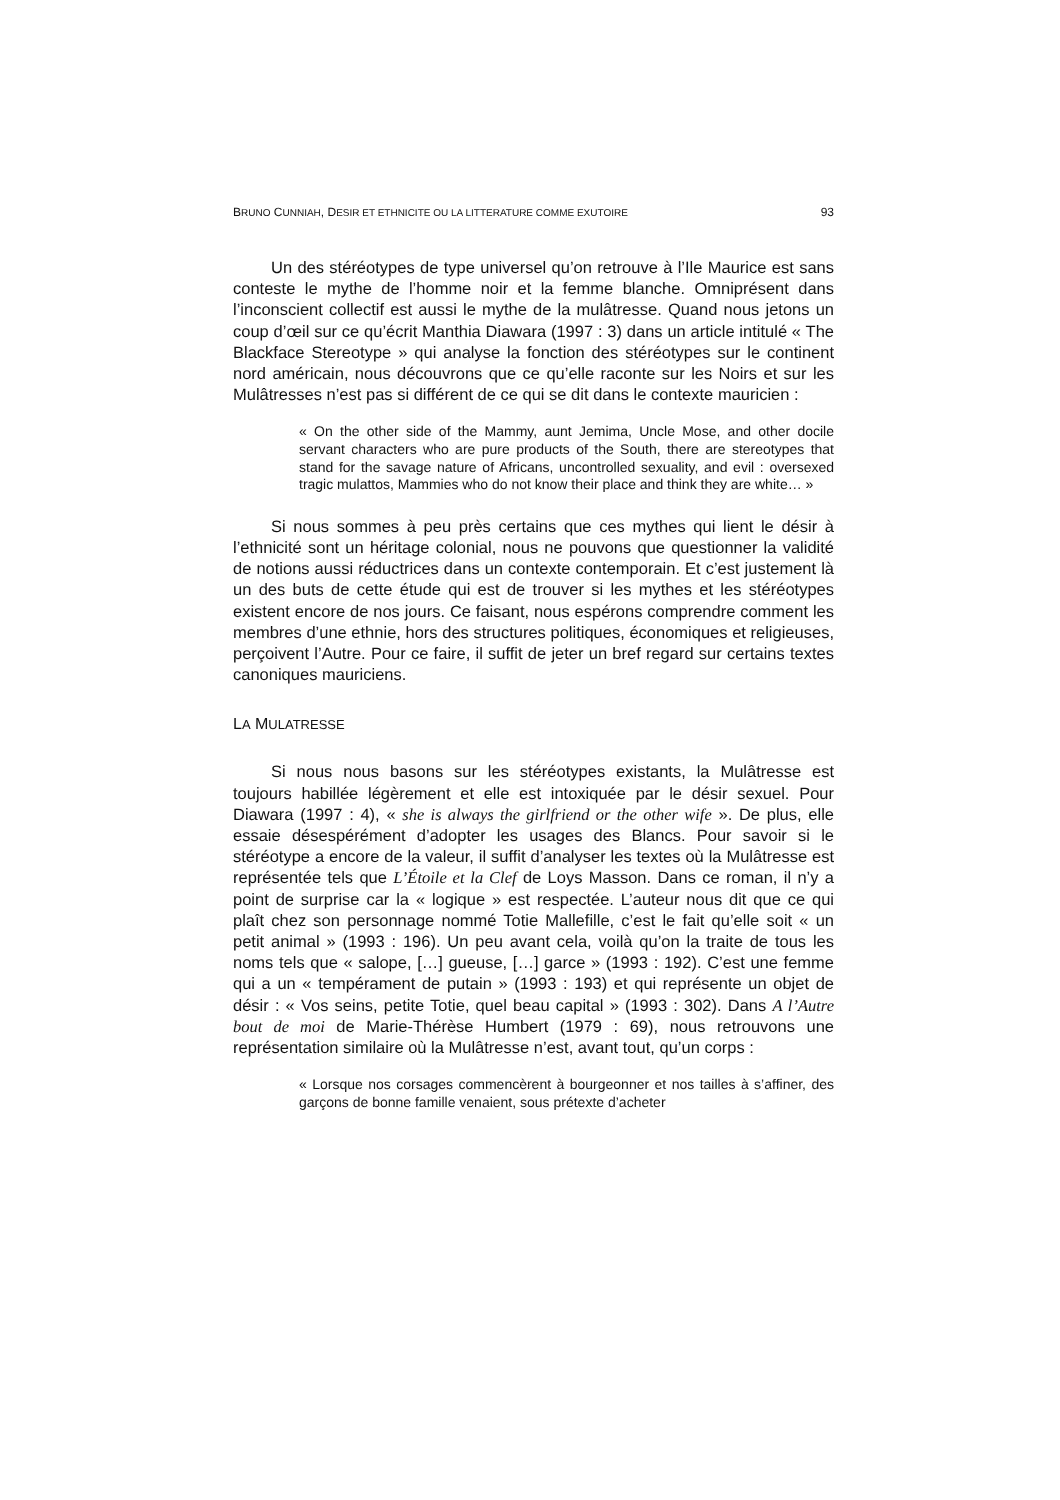BRUNO CUNNIAH, DESIR ET ETHNICITE OU LA LITTERATURE COMME EXUTOIRE 93
Un des stéréotypes de type universel qu’on retrouve à l’Ile Maurice est sans conteste le mythe de l’homme noir et la femme blanche. Omniprésent dans l’inconscient collectif est aussi le mythe de la mulâtresse. Quand nous jetons un coup d’œil sur ce qu’écrit Manthia Diawara (1997 : 3) dans un article intitulé « The Blackface Stereotype » qui analyse la fonction des stéréotypes sur le continent nord américain, nous découvrons que ce qu’elle raconte sur les Noirs et sur les Mulâtresses n’est pas si différent de ce qui se dit dans le contexte mauricien :
« On the other side of the Mammy, aunt Jemima, Uncle Mose, and other docile servant characters who are pure products of the South, there are stereotypes that stand for the savage nature of Africans, uncontrolled sexuality, and evil : oversexed tragic mulattos, Mammies who do not know their place and think they are white… »
Si nous sommes à peu près certains que ces mythes qui lient le désir à l’ethnicité sont un héritage colonial, nous ne pouvons que questionner la validité de notions aussi réductrices dans un contexte contemporain. Et c’est justement là un des buts de cette étude qui est de trouver si les mythes et les stéréotypes existent encore de nos jours. Ce faisant, nous espérons comprendre comment les membres d’une ethnie, hors des structures politiques, économiques et religieuses, perçoivent l’Autre. Pour ce faire, il suffit de jeter un bref regard sur certains textes canoniques mauriciens.
LA MULATRESSE
Si nous nous basons sur les stéréotypes existants, la Mulâtresse est toujours habillée légèrement et elle est intoxiquée par le désir sexuel. Pour Diawara (1997 : 4), « she is always the girlfriend or the other wife ». De plus, elle essaie désespérément d’adopter les usages des Blancs. Pour savoir si le stéréotype a encore de la valeur, il suffit d’analyser les textes où la Mulâtresse est représentée tels que L’Étoile et la Clef de Loys Masson. Dans ce roman, il n’y a point de surprise car la « logique » est respectée. L’auteur nous dit que ce qui plaît chez son personnage nommé Totie Mallefille, c’est le fait qu’elle soit « un petit animal » (1993 : 196). Un peu avant cela, voilà qu’on la traite de tous les noms tels que « salope, […] gueuse, […] garce » (1993 : 192). C’est une femme qui a un « tempérament de putain » (1993 : 193) et qui représente un objet de désir : « Vos seins, petite Totie, quel beau capital » (1993 : 302). Dans A l’Autre bout de moi de Marie-Thérèse Humbert (1979 : 69), nous retrouvons une représentation similaire où la Mulâtresse n’est, avant tout, qu’un corps :
« Lorsque nos corsages commencèrent à bourgeonner et nos tailles à s’affiner, des garçons de bonne famille venaient, sous prétexte d’acheter